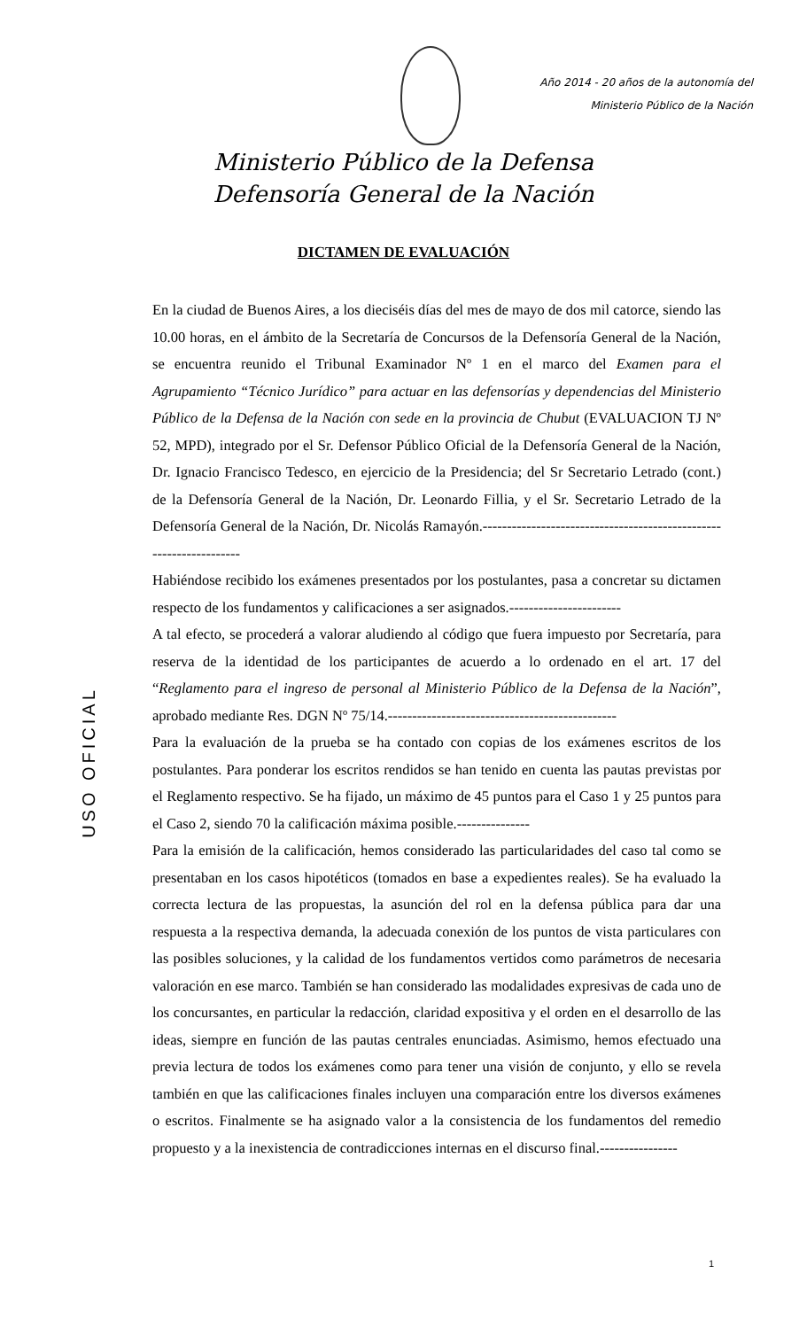Año 2014 - 20 años de la autonomía del
Ministerio Público de la Nación
Ministerio Público de la Defensa
Defensoría General de la Nación
USO OFICIAL
DICTAMEN DE EVALUACIÓN
En la ciudad de Buenos Aires, a los dieciséis días del mes de mayo de dos mil catorce, siendo las 10.00 horas, en el ámbito de la Secretaría de Concursos de la Defensoría General de la Nación, se encuentra reunido el Tribunal Examinador Nº 1 en el marco del Examen para el Agrupamiento “Técnico Jurídico” para actuar en las defensorías y dependencias del Ministerio Público de la Defensa de la Nación con sede en la provincia de Chubut (EVALUACION TJ Nº 52, MPD), integrado por el Sr. Defensor Público Oficial de la Defensoría General de la Nación, Dr. Ignacio Francisco Tedesco, en ejercicio de la Presidencia; del Sr Secretario Letrado (cont.) de la Defensoría General de la Nación, Dr. Leonardo Fillia, y el Sr. Secretario Letrado de la Defensoría General de la Nación, Dr. Nicolás Ramayón.-------------------------------------------------------------------
Habiéndose recibido los exámenes presentados por los postulantes, pasa a concretar su dictamen respecto de los fundamentos y calificaciones a ser asignados.-----------------------
A tal efecto, se procederá a valorar aludiendo al código que fuera impuesto por Secretaría, para reserva de la identidad de los participantes de acuerdo a lo ordenado en el art. 17 del “Reglamento para el ingreso de personal al Ministerio Público de la Defensa de la Nación”, aprobado mediante Res. DGN Nº 75/14.-----------------------------------------------
Para la evaluación de la prueba se ha contado con copias de los exámenes escritos de los postulantes. Para ponderar los escritos rendidos se han tenido en cuenta las pautas previstas por el Reglamento respectivo. Se ha fijado, un máximo de 45 puntos para el Caso 1 y 25 puntos para el Caso 2, siendo 70 la calificación máxima posible.---------------
Para la emisión de la calificación, hemos considerado las particularidades del caso tal como se presentaban en los casos hipotéticos (tomados en base a expedientes reales). Se ha evaluado la correcta lectura de las propuestas, la asunción del rol en la defensa pública para dar una respuesta a la respectiva demanda, la adecuada conexión de los puntos de vista particulares con las posibles soluciones, y la calidad de los fundamentos vertidos como parámetros de necesaria valoración en ese marco. También se han considerado las modalidades expresivas de cada uno de los concursantes, en particular la redacción, claridad expositiva y el orden en el desarrollo de las ideas, siempre en función de las pautas centrales enunciadas. Asimismo, hemos efectuado una previa lectura de todos los exámenes como para tener una visión de conjunto, y ello se revela también en que las calificaciones finales incluyen una comparación entre los diversos exámenes o escritos. Finalmente se ha asignado valor a la consistencia de los fundamentos del remedio propuesto y a la inexistencia de contradicciones internas en el discurso final.----------------
1